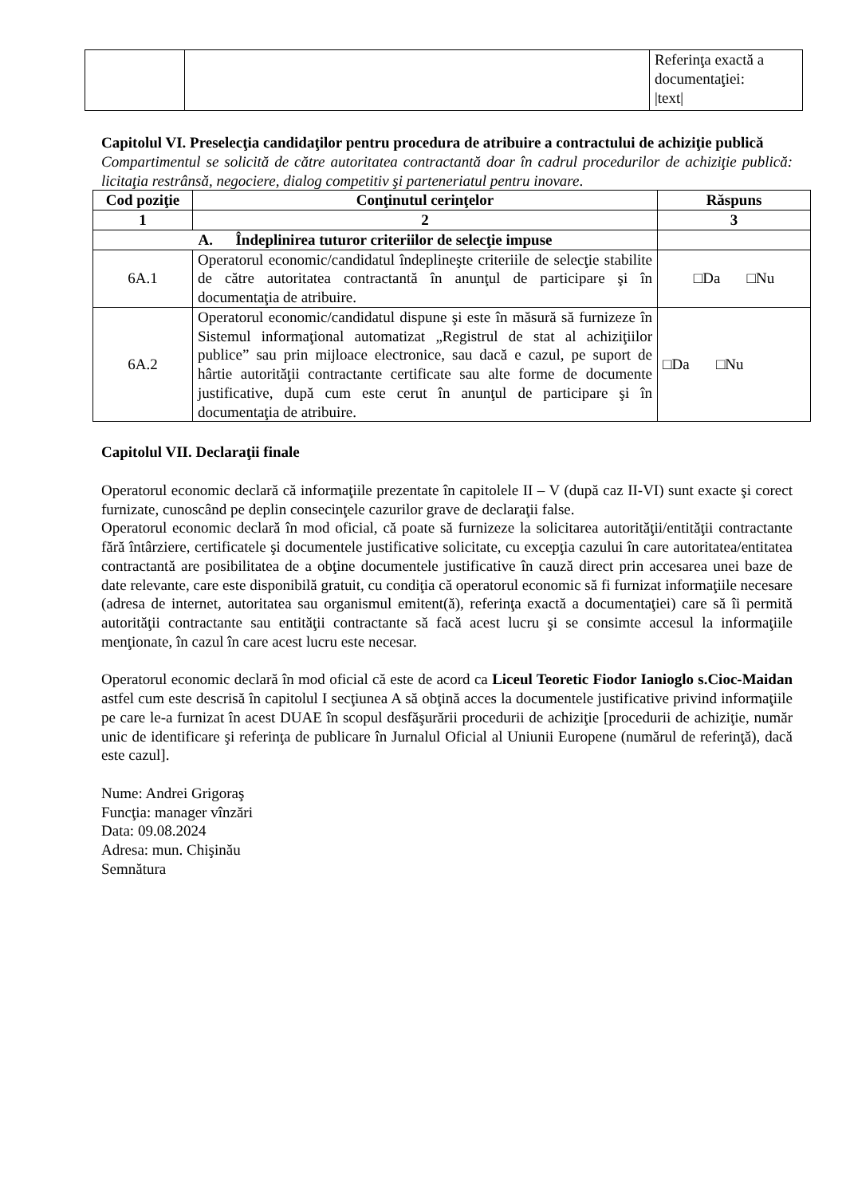| | | Referinţa exactă a documentaţiei: /text/ |
Capitolul VI. Preselecţia candidaţilor pentru procedura de atribuire a contractului de achiziţie publică
Compartimentul se solicită de către autoritatea contractantă doar în cadrul procedurilor de achiziţie publică: licitaţia restrânsă, negociere, dialog competitiv şi parteneriatul pentru inovare.
| Cod poziţie | Conţinutul cerinţelor | Răspuns |
| --- | --- | --- |
| 1 | 2 | 3 |
| A. Îndeplinirea tuturor criteriilor de selecţie impuse | | |
| 6A.1 | Operatorul economic/candidatul îndeplineşte criteriile de selecţie stabilite de către autoritatea contractantă în anunţul de participare şi în documentaţia de atribuire. | □Da □Nu |
| 6A.2 | Operatorul economic/candidatul dispune şi este în măsură să furnizeze în Sistemul informaţional automatizat „Registrul de stat al achiziţiilor publice” sau prin mijloace electronice, sau dacă e cazul, pe suport de hârtie autorităţii contractante certificate sau alte forme de documente justificative, după cum este cerut în anunţul de participare şi în documentaţia de atribuire. | □Da □Nu |
Capitolul VII. Declaraţii finale
Operatorul economic declară că informaţiile prezentate în capitolele II – V (după caz II-VI) sunt exacte şi corect furnizate, cunoscând pe deplin consecinţele cazurilor grave de declaraţii false.
Operatorul economic declară în mod oficial, că poate să furnizeze la solicitarea autorităţii/entităţii contractante fără întârziere, certificatele şi documentele justificative solicitate, cu excepţia cazului în care autoritatea/entitatea contractantă are posibilitatea de a obţine documentele justificative în cauză direct prin accesarea unei baze de date relevante, care este disponibilă gratuit, cu condiţia că operatorul economic să fi furnizat informaţiile necesare (adresa de internet, autoritatea sau organismul emitent(ă), referinţa exactă a documentaţiei) care să îi permită autorităţii contractante sau entităţii contractante să facă acest lucru şi se consimte accesul la informaţiile menţionate, în cazul în care acest lucru este necesar.
Operatorul economic declară în mod oficial că este de acord ca Liceul Teoretic Fiodor Ianioglo s.Cioc-Maidan astfel cum este descrisă în capitolul I secţiunea A să obţină acces la documentele justificative privind informaţiile pe care le-a furnizat în acest DUAE în scopul desfăşurării procedurii de achiziţie [procedurii de achiziţie, număr unic de identificare şi referinţa de publicare în Jurnalul Oficial al Uniunii Europene (numărul de referinţă), dacă este cazul].
Nume: Andrei Grigoraş
Funcţia: manager vînzări
Data: 09.08.2024
Adresa: mun. Chişinău
Semnătura